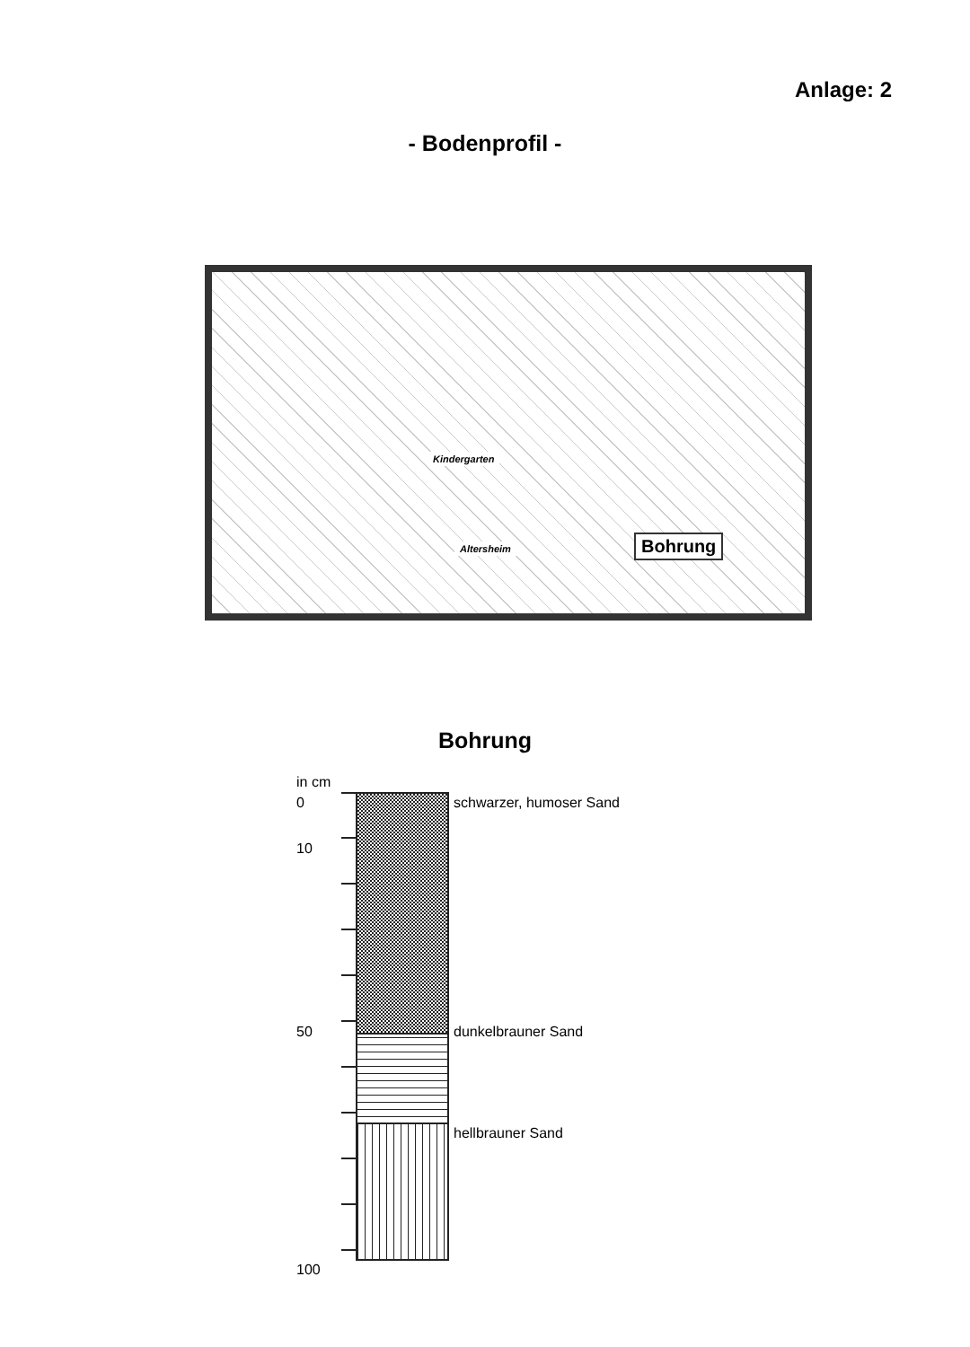Anlage: 2
- Bodenprofil -
Kindergarten
Altersheim Bohrung
Bohrung
in cm
0
10
50
100
schwarzer, humoser Sand
dunkelbrauner Sand
hellbrauner Sand